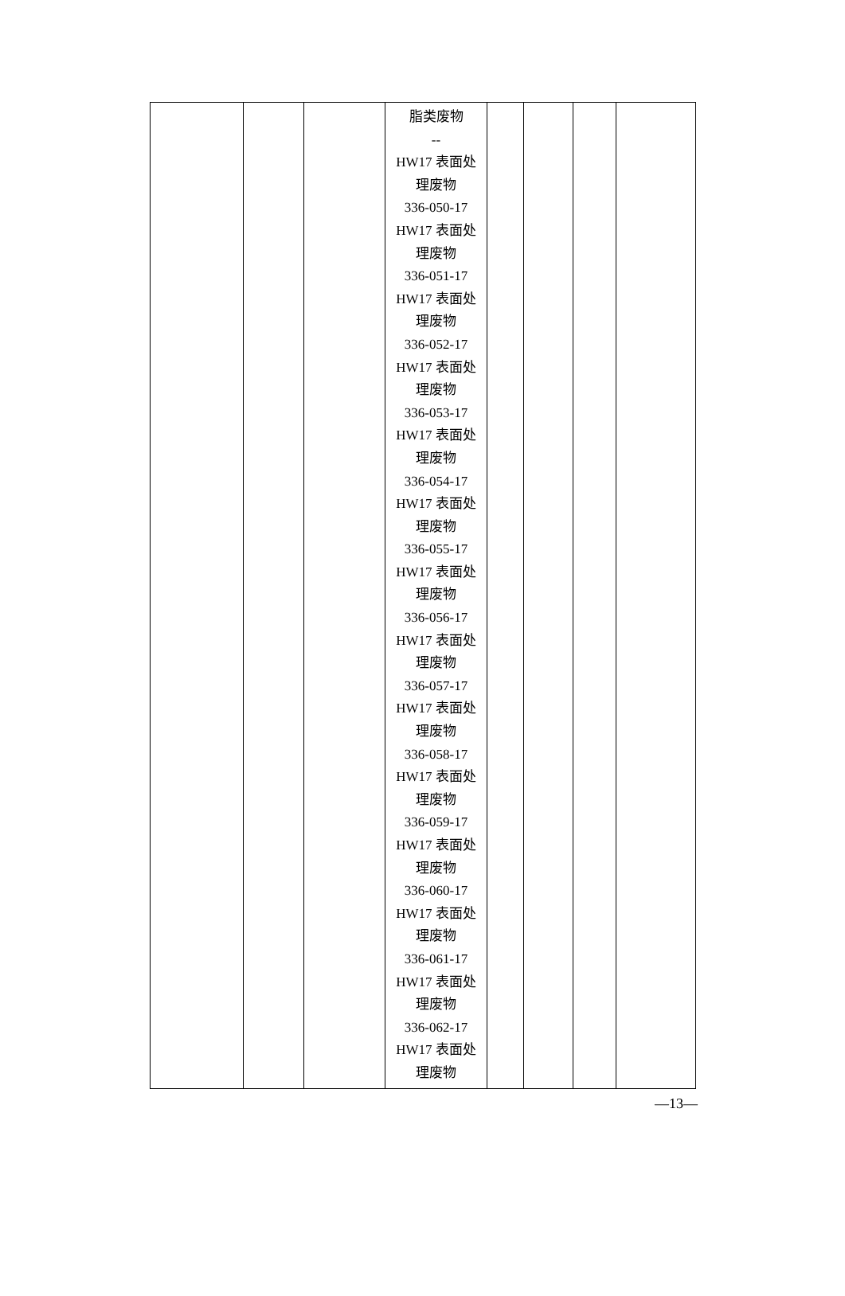| | | | 脂类废物 -- HW17 表面处 理废物 336-050-17 HW17 表面处 理废物 336-051-17 HW17 表面处 理废物 336-052-17 HW17 表面处 理废物 336-053-17 HW17 表面处 理废物 336-054-17 HW17 表面处 理废物 336-055-17 HW17 表面处 理废物 336-056-17 HW17 表面处 理废物 336-057-17 HW17 表面处 理废物 336-058-17 HW17 表面处 理废物 336-059-17 HW17 表面处 理废物 336-060-17 HW17 表面处 理废物 336-061-17 HW17 表面处 理废物 336-062-17 HW17 表面处 理废物 | | | | |
—13—